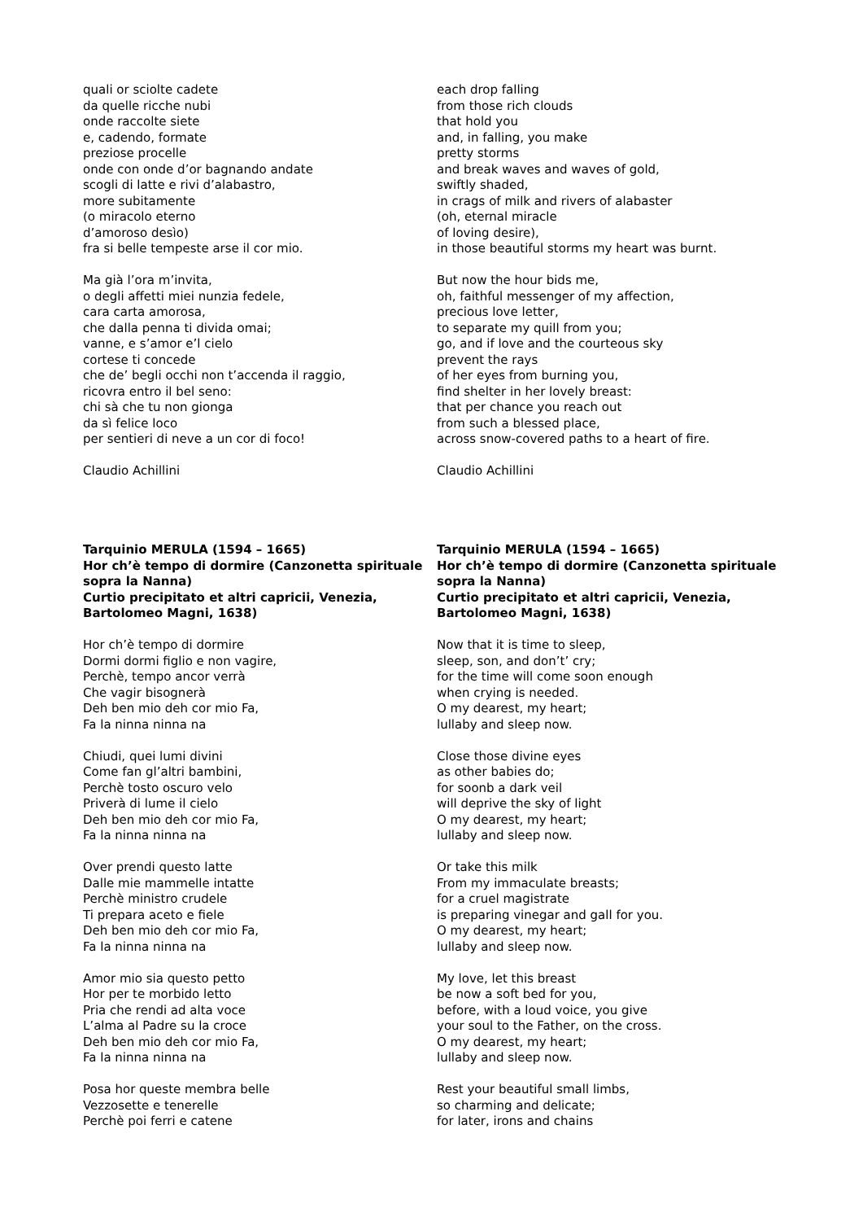quali or sciolte cadete
da quelle ricche nubi
onde raccolte siete
e, cadendo, formate
preziose procelle
onde con onde d’or bagnando andate
scogli di latte e rivi d’alabastro,
more subitamente
(o miracolo eterno
d’amoroso desìo)
fra si belle tempeste arse il cor mio.
Ma già l’ora m’invita,
o degli affetti miei nunzia fedele,
cara carta amorosa,
che dalla penna ti divida omai;
vanne, e s’amor e’l cielo
cortese ti concede
che de’ begli occhi non t’accenda il raggio,
ricovra entro il bel seno:
chi sà che tu non gionga
da sì felice loco
per sentieri di neve a un cor di foco!
Claudio Achillini
Tarquinio MERULA (1594 – 1665)
Hor ch’è tempo di dormire (Canzonetta spirituale sopra la Nanna)
Curtio precipitato et altri capricii, Venezia, Bartolomeo Magni, 1638)
Hor ch’è tempo di dormire
Dormi dormi figlio e non vagire,
Perchè, tempo ancor verrà
Che vagir bisognerà
Deh ben mio deh cor mio Fa,
Fa la ninna ninna na
Chiudi, quei lumi divini
Come fan gl’altri bambini,
Perchè tosto oscuro velo
Priverà di lume il cielo
Deh ben mio deh cor mio Fa,
Fa la ninna ninna na
Over prendi questo latte
Dalle mie mammelle intatte
Perchè ministro crudele
Ti prepara aceto e fiele
Deh ben mio deh cor mio Fa,
Fa la ninna ninna na
Amor mio sia questo petto
Hor per te morbido letto
Pria che rendi ad alta voce
L’alma al Padre su la croce
Deh ben mio deh cor mio Fa,
Fa la ninna ninna na
Posa hor queste membra belle
Vezzosette e tenerelle
Perchè poi ferri e catene
each drop falling
from those rich clouds
that hold you
and, in falling, you make
pretty storms
and break waves and waves of gold,
swiftly shaded,
in crags of milk and rivers of alabaster
(oh, eternal miracle
of loving desire),
in those beautiful storms my heart was burnt.
But now the hour bids me,
oh, faithful messenger of my affection,
precious love letter,
to separate my quill from you;
go, and if love and the courteous sky
prevent the rays
of her eyes from burning you,
find shelter in her lovely breast:
that per chance you reach out
from such a blessed place,
across snow-covered paths to a heart of fire.
Claudio Achillini
Tarquinio MERULA (1594 – 1665)
Hor ch’è tempo di dormire (Canzonetta spirituale sopra la Nanna)
Curtio precipitato et altri capricii, Venezia, Bartolomeo Magni, 1638)
Now that it is time to sleep,
sleep, son, and don’t’ cry;
for the time will come soon enough
when crying is needed.
O my dearest, my heart;
lullaby and sleep now.
Close those divine eyes
as other babies do;
for soonb a dark veil
will deprive the sky of light
O my dearest, my heart;
lullaby and sleep now.
Or take this milk
From my immaculate breasts;
for a cruel magistrate
is preparing vinegar and gall for you.
O my dearest, my heart;
lullaby and sleep now.
My love, let this breast
be now a soft bed for you,
before, with a loud voice, you give
your soul to the Father, on the cross.
O my dearest, my heart;
lullaby and sleep now.
Rest your beautiful small limbs,
so charming and delicate;
for later, irons and chains